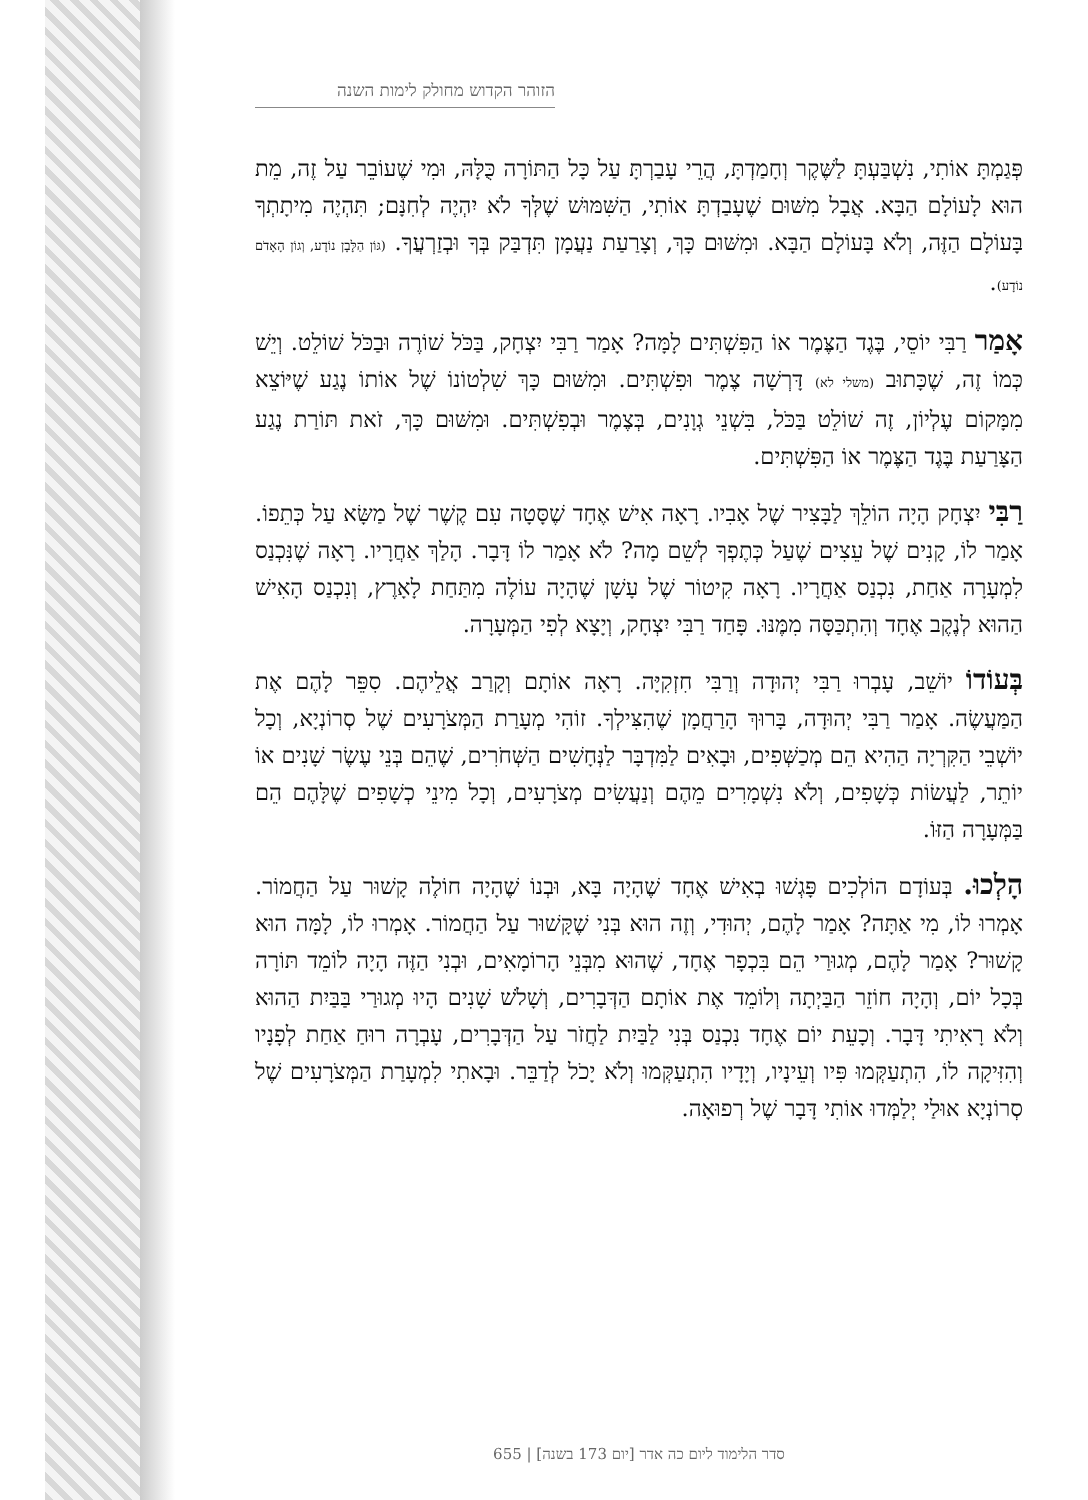הזוהר הקדוש מחולק לימות השנה
פְּגַמְתָּ אוֹתִי, נִשְׁבַּעְתָּ לַשֶּׁקֶר וְחָמַדְתָּ, הֲרֵי עָבַרְתָּ עַל כָּל הַתּוֹרָה כֻּלָּהּ, וּמִי שֶׁעוֹבֵר עַל זֶה, מֵת הוּא לָעוֹלָם הַבָּא. אֲבָל מִשּׁוּם שֶׁעָבַדְתָּ אוֹתִי, הַשִּׁמּוּשׁ שֶׁלְּךָ לֹא יִהְיֶה לְחִנָּם; תִּהְיֶה מִיתָתְךָ בָּעוֹלָם הַזֶּה, וְלֹא בָּעוֹלָם הַבָּא. וּמִשּׁוּם כָּךְ, וְצָרַעַת נַעֲמָן תִּדְבַּק בְּךָ וּבְזַרְעֲךָ. (גּוֹן הַלָּבָן נוֹדָע, וְגוֹן הָאָדֹם נוֹדָע).
אָמַר רַבִּי יוֹסֵי, בֶּגֶד הַצֶּמֶר אוֹ הַפִּשְׁתִּים לָמָּה? אָמַר רַבִּי יִצְחָק, בַּכֹּל שׁוֹרֶה וּבַכֹּל שׁוֹלֵט. וְיֵשׁ כְּמוֹ זֶה, שֶׁכָּתוּב (משלי לא) דָּרְשָׁה צֶמֶר וּפִשְׁתִּים. וּמִשּׁוּם כָּךְ שִׁלְטוֹנוֹ שֶׁל אוֹתוֹ נֶגַע שֶׁיּוֹצֵא מִמָּקוֹם עֶלְיוֹן, זֶה שׁוֹלֵט בַּכֹּל, בִּשְׁנֵי גְוָנִים, בְּצֶמֶר וּבְפִשְׁתִּים. וּמִשּׁוּם כָּךְ, זֹאת תּוֹרַת נֶגַע הַצָּרַעַת בֶּגֶד הַצֶּמֶר אוֹ הַפִּשְׁתִּים.
רַבִּי יִצְחָק הָיָה הוֹלֵךְ לַבָּצִיר שֶׁל אָבִיו. רָאָה אִישׁ אֶחָד שֶׁסָּטָה עִם קֶשֶׁר שֶׁל מַשָּׂא עַל כְּתֵפוֹ. אָמַר לוֹ, קָנִים שֶׁל עֵצִים שֶׁעַל כְּתֶפְךָ לְשֵׁם מָה? לֹא אָמַר לוֹ דָּבָר. הָלַךְ אַחֲרָיו. רָאָה שֶׁנִּכְנַס לִמְעָרָה אַחַת, נִכְנַס אַחֲרָיו. רָאָה קִיטוֹר שֶׁל עָשָׁן שֶׁהָיָה עוֹלֶה מִתַּחַת לָאָרֶץ, וְנִכְנַס הָאִישׁ הַהוּא לְנֶקֶב אֶחָד וְהִתְכַּסָּה מִמֶּנּוּ. פָּחַד רַבִּי יִצְחָק, וְיָצָא לְפִי הַמְּעָרָה.
בְּעוֹדוֹ יוֹשֵׁב, עָבְרוּ רַבִּי יְהוּדָה וְרַבִּי חִזְקִיָּה. רָאָה אוֹתָם וְקָרַב אֲלֵיהֶם. סִפֵּר לָהֶם אֶת הַמַּעֲשֶׂה. אָמַר רַבִּי יְהוּדָה, בָּרוּךְ הָרַחֲמָן שֶׁהִצִּילְךָ. זוֹהִי מְעָרַת הַמְּצֹרָעִים שֶׁל סְרוֹנְיָא, וְכָל יוֹשְׁבֵי הַקִּרְיָה הַהִיא הֵם מְכַשְּׁפִים, וּבָאִים לַמִּדְבָּר לַנְּחָשִׁים הַשְּׁחֹרִים, שֶׁהֵם בְּנֵי עֶשֶׂר שָׁנִים אוֹ יוֹתֵר, לַעֲשׂוֹת כְּשָׁפִים, וְלֹא נִשְׁמָרִים מֵהֶם וְנַעֲשִׂים מְצֹרָעִים, וְכָל מִינֵי כְשָׁפִים שֶׁלָּהֶם הֵם בַּמְּעָרָה הַזּוֹ.
הָלְכוּ. בְּעוֹדָם הוֹלְכִים פָּגְשׁוּ בְאִישׁ אֶחָד שֶׁהָיָה בָּא, וּבְנוֹ שֶׁהָיָה חוֹלֶה קָשׁוּר עַל הַחֲמוֹר. אָמְרוּ לוֹ, מִי אַתָּה? אָמַר לָהֶם, יְהוּדִי, וְזֶה הוּא בְּנִי שֶׁקָּשׁוּר עַל הַחֲמוֹר. אָמְרוּ לוֹ, לָמָּה הוּא קָשׁוּר? אָמַר לָהֶם, מְגוּרַי הֵם בִּכְפָר אֶחָד, שֶׁהוּא מִבְּנֵי הָרוֹמָאִים, וּבְנִי הַזֶּה הָיָה לוֹמֵד תּוֹרָה בְּכָל יוֹם, וְהָיָה חוֹזֵר הַבַּיְתָה וְלוֹמֵד אֶת אוֹתָם הַדְּבָרִים, וְשָׁלֹשׁ שָׁנִים הָיוּ מְגוּרַי בַּבַּיִת הַהוּא וְלֹא רָאִיתִי דָּבָר. וְכָעֵת יוֹם אֶחָד נִכְנַס בְּנִי לַבַּיִת לַחֲזֹר עַל הַדְּבָרִים, עָבְרָה רוּחַ אַחַת לְפָנָיו וְהִזִּיקָה לוֹ, הִתְעַקְּמוּ פִּיו וְעֵינָיו, וְיָדָיו הִתְעַקְּמוּ וְלֹא יָכֹל לְדַבֵּר. וּבָאתִי לִמְעָרַת הַמְּצֹרָעִים שֶׁל סְרוֹנְיָא אוּלַי יְלַמְּדוּ אוֹתִי דָּבָר שֶׁל רְפוּאָה.
סדר הלימוד ליום כה אדר [יום 173 בשנה] | 655